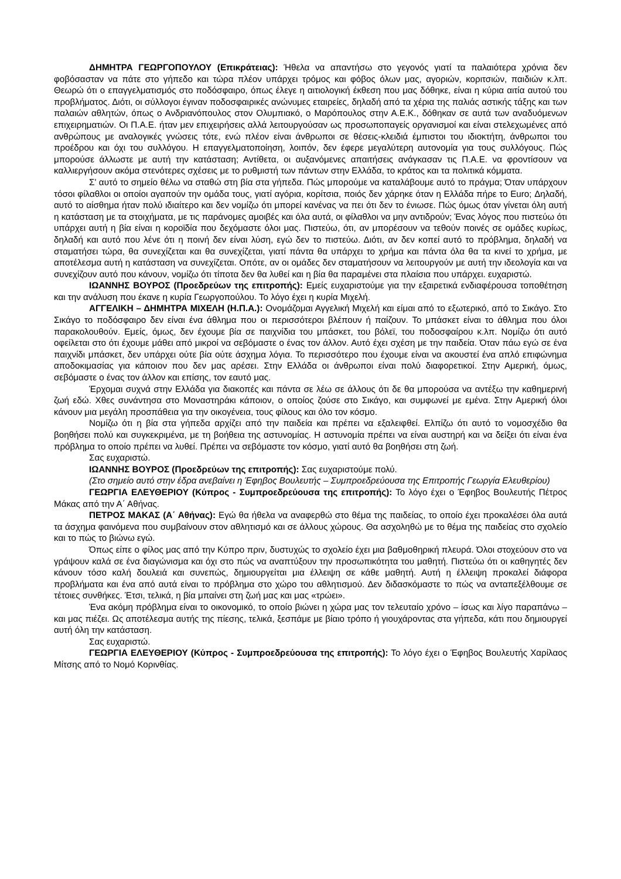ΔΗΜΗΤΡΑ ΓΕΩΡΓΟΠΟΥΛΟΥ (Επικράτειας): Ήθελα να απαντήσω στο γεγονός γιατί τα παλαιότερα χρόνια δεν φοβόσασταν να πάτε στο γήπεδο και τώρα πλέον υπάρχει τρόμος και φόβος όλων μας, αγοριών, κοριτσιών, παιδιών κ.λπ. Θεωρώ ότι ο επαγγελματισμός στο ποδόσφαιρο, όπως έλεγε η αιτιολογική έκθεση που μας δόθηκε, είναι η κύρια αιτία αυτού του προβλήματος. Διότι, οι σύλλογοι έγιναν ποδοσφαιρικές ανώνυμες εταιρείες, δηλαδή από τα χέρια της παλιάς αστικής τάξης και των παλαιών αθλητών, όπως ο Ανδριανόπουλος στον Ολυμπιακό, ο Μαρόπουλος στην Α.Ε.Κ., δόθηκαν σε αυτά των αναδυόμενων επιχειρηματιών. Οι Π.Α.Ε. ήταν μεν επιχειρήσεις αλλά λειτουργούσαν ως προσωποπαγείς οργανισμοί και είναι στελεχωμένες από ανθρώπους με αναλογικές γνώσεις τότε, ενώ πλέον είναι άνθρωποι σε θέσεις-κλειδιά έμπιστοι του ιδιοκτήτη, άνθρωποι του προέδρου και όχι του συλλόγου. Η επαγγελματοποίηση, λοιπόν, δεν έφερε μεγαλύτερη αυτονομία για τους συλλόγους. Πώς μπορούσε άλλωστε με αυτή την κατάσταση; Αντίθετα, οι αυξανόμενες απαιτήσεις ανάγκασαν τις Π.Α.Ε. να φροντίσουν να καλλιεργήσουν ακόμα στενότερες σχέσεις με το ρυθμιστή των πάντων στην Ελλάδα, το κράτος και τα πολιτικά κόμματα.
Σ' αυτό το σημείο θέλω να σταθώ στη βία στα γήπεδα. Πώς μπορούμε να καταλάβουμε αυτό το πράγμα; Όταν υπάρχουν τόσοι φίλαθλοι οι οποίοι αγαπούν την ομάδα τους, γιατί αγόρια, κορίτσια, ποιός δεν χάρηκε όταν η Ελλάδα πήρε το Euro; Δηλαδή, αυτό το αίσθημα ήταν πολύ ιδιαίτερο και δεν νομίζω ότι μπορεί κανένας να πει ότι δεν το ένιωσε. Πώς όμως όταν γίνεται όλη αυτή η κατάσταση με τα στοιχήματα, με τις παράνομες αμοιβές και όλα αυτά, οι φίλαθλοι να μην αντιδρούν; Ένας λόγος που πιστεύω ότι υπάρχει αυτή η βία είναι η κοροϊδία που δεχόμαστε όλοι μας. Πιστεύω, ότι, αν μπορέσουν να τεθούν ποινές σε ομάδες κυρίως, δηλαδή και αυτό που λένε ότι η ποινή δεν είναι λύση, εγώ δεν το πιστεύω. Διότι, αν δεν κοπεί αυτό το πρόβλημα, δηλαδή να σταματήσει τώρα, θα συνεχίζεται και θα συνεχίζεται, γιατί πάντα θα υπάρχει το χρήμα και πάντα όλα θα τα κινεί το χρήμα, με αποτέλεσμα αυτή η κατάσταση να συνεχίζεται. Οπότε, αν οι ομάδες δεν σταματήσουν να λειτουργούν με αυτή την ιδεολογία και να συνεχίζουν αυτό που κάνουν, νομίζω ότι τίποτα δεν θα λυθεί και η βία θα παραμένει στα πλαίσια που υπάρχει. ευχαριστώ.
ΙΩΑΝΝΗΣ ΒΟΥΡΟΣ (Προεδρεύων της επιτροπής): Εμείς ευχαριστούμε για την εξαιρετικά ενδιαφέρουσα τοποθέτηση και την ανάλυση που έκανε η κυρία Γεωργοπούλου. Το λόγο έχει η κυρία Μιχελή.
ΑΓΓΕΛΙΚΗ – ΔΗΜΗΤΡΑ ΜΙΧΕΛΗ (Η.Π.Α.): Ονομάζομαι Αγγελική Μιχελή και είμαι από το εξωτερικό, από το Σικάγο. Στο Σικάγο το ποδόσφαιρο δεν είναι ένα άθλημα που οι περισσότεροι βλέπουν ή παίζουν. Το μπάσκετ είναι το άθλημα που όλοι παρακολουθούν. Εμείς, όμως, δεν έχουμε βία σε παιχνίδια του μπάσκετ, του βόλεϊ, του ποδοσφαίρου κ.λπ. Νομίζω ότι αυτό οφείλεται στο ότι έχουμε μάθει από μικροί να σεβόμαστε ο ένας τον άλλον. Αυτό έχει σχέση με την παιδεία. Όταν πάω εγώ σε ένα παιχνίδι μπάσκετ, δεν υπάρχει ούτε βία ούτε άσχημα λόγια. Το περισσότερο που έχουμε είναι να ακουστεί ένα απλό επιφώνημα αποδοκιμασίας για κάποιον που δεν μας αρέσει. Στην Ελλάδα οι άνθρωποι είναι πολύ διαφορετικοί. Στην Αμερική, όμως, σεβόμαστε ο ένας τον άλλον και επίσης, τον εαυτό μας.
Έρχομαι συχνά στην Ελλάδα για διακοπές και πάντα σε λέω σε άλλους ότι δε θα μπορούσα να αντέξω την καθημερινή ζωή εδώ. Χθες συνάντησα στο Μοναστηράκι κάποιον, ο οποίος ζούσε στο Σικάγο, και συμφωνεί με εμένα. Στην Αμερική όλοι κάνουν μια μεγάλη προσπάθεια για την οικογένεια, τους φίλους και όλο τον κόσμο.
Νομίζω ότι η βία στα γήπεδα αρχίζει από την παιδεία και πρέπει να εξαλειφθεί. Ελπίζω ότι αυτό το νομοσχέδιο θα βοηθήσει πολύ και συγκεκριμένα, με τη βοήθεια της αστυνομίας. Η αστυνομία πρέπει να είναι αυστηρή και να δείξει ότι είναι ένα πρόβλημα το οποίο πρέπει να λυθεί. Πρέπει να σεβόμαστε τον κόσμο, γιατί αυτό θα βοηθήσει στη ζωή.
Σας ευχαριστώ.
ΙΩΑΝΝΗΣ ΒΟΥΡΟΣ (Προεδρεύων της επιτροπής): Σας ευχαριστούμε πολύ.
(Στο σημείο αυτό στην έδρα ανεβαίνει η Έφηβος Βουλευτής – Συμπροεδρεύουσα της Επιτροπής Γεωργία Ελευθερίου)
ΓΕΩΡΓΙΑ ΕΛΕΥΘΕΡΙΟΥ (Κύπρος - Συμπροεδρεύουσα της επιτροπής): Το λόγο έχει ο Έφηβος Βουλευτής Πέτρος Μάκας από την Α΄ Αθήνας.
ΠΕΤΡΟΣ ΜΑΚΑΣ (Α΄ Αθήνας): Εγώ θα ήθελα να αναφερθώ στο θέμα της παιδείας, το οποίο έχει προκαλέσει όλα αυτά τα άσχημα φαινόμενα που συμβαίνουν στον αθλητισμό και σε άλλους χώρους. Θα ασχοληθώ με το θέμα της παιδείας στο σχολείο και το πώς το βιώνω εγώ.
Όπως είπε ο φίλος μας από την Κύπρο πριν, δυστυχώς το σχολείο έχει μια βαθμοθηρική πλευρά. Όλοι στοχεύουν στο να γράψουν καλά σε ένα διαγώνισμα και όχι στο πώς να αναπτύξουν την προσωπικότητα του μαθητή. Πιστεύω ότι οι καθηγητές δεν κάνουν τόσο καλή δουλειά και συνεπώς, δημιουργείται μια έλλειψη σε κάθε μαθητή. Αυτή η έλλειψη προκαλεί διάφορα προβλήματα και ένα από αυτά είναι το πρόβλημα στο χώρο του αθλητισμού. Δεν διδασκόμαστε το πώς να ανταπεξέλθουμε σε τέτοιες συνθήκες. Έτσι, τελικά, η βία μπαίνει στη ζωή μας και μας «τρώει».
Ένα ακόμη πρόβλημα είναι το οικονομικό, το οποίο βιώνει η χώρα μας τον τελευταίο χρόνο – ίσως και λίγο παραπάνω – και μας πιέζει. Ως αποτέλεσμα αυτής της πίεσης, τελικά, ξεσπάμε με βίαιο τρόπο ή γιουχάροντας στα γήπεδα, κάτι που δημιουργεί αυτή όλη την κατάσταση.
Σας ευχαριστώ.
ΓΕΩΡΓΙΑ ΕΛΕΥΘΕΡΙΟΥ (Κύπρος - Συμπροεδρεύουσα της επιτροπής): Το λόγο έχει ο Έφηβος Βουλευτής Χαρίλαος Μίτσης από το Νομό Κορινθίας.